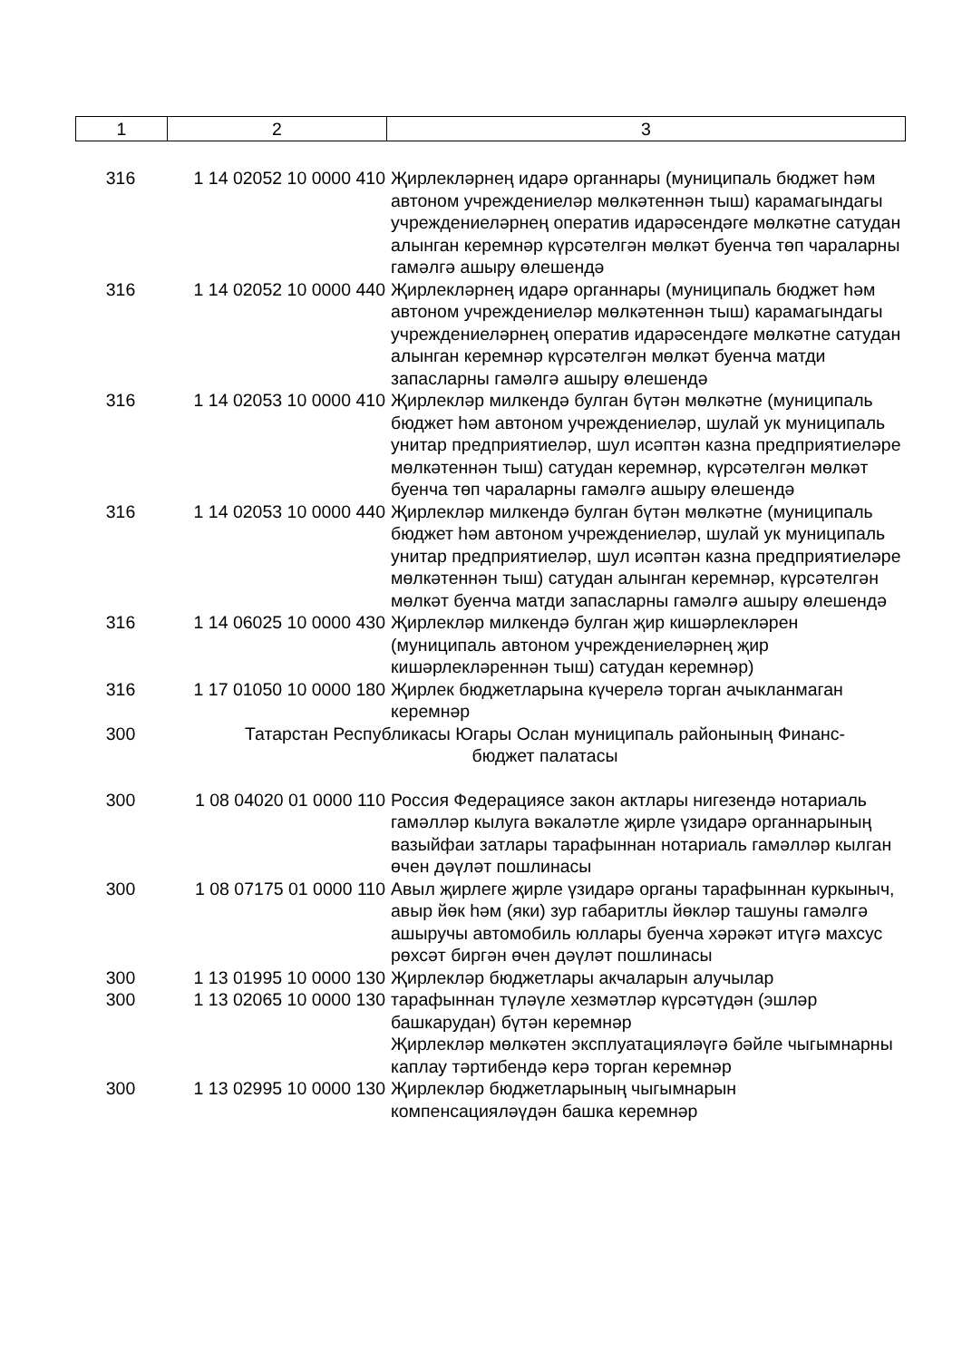| 1 | 2 | 3 |
| 316 | 1 14 02052 10 0000 410 | Җирлекләрнең идарә органнары (муниципаль бюджет һәм автоном учреждениеләр мөлкәтеннән тыш) карамагындагы учреждениеләрнең оператив идарәсендәге мөлкәтне сатудан алынган керемнәр күрсәтелгән мөлкәт буенча төп чараларны гамәлгә ашыру өлешендә |
| 316 | 1 14 02052 10 0000 440 | Җирлекләрнең идарә органнары (муниципаль бюджет һәм автоном учреждениеләр мөлкәтеннән тыш) карамагындагы учреждениеләрнең оператив идарәсендәге мөлкәтне сатудан алынган керемнәр күрсәтелгән мөлкәт буенча матди запасларны гамәлгә ашыру өлешендә |
| 316 | 1 14 02053 10 0000 410 | Җирлекләр милкендә булган бүтән мөлкәтне (муниципаль бюджет һәм автоном учреждениеләр, шулай ук муниципаль унитар предприятиеләр, шул исәптән казна предприятиеләре мөлкәтеннән тыш) сатудан керемнәр, күрсәтелгән мөлкәт буенча төп чараларны гамәлгә ашыру өлешендә |
| 316 | 1 14 02053 10 0000 440 | Җирлекләр милкендә булган бүтән мөлкәтне (муниципаль бюджет һәм автоном учреждениеләр, шулай ук муниципаль унитар предприятиеләр, шул исәптән казна предприятиеләре мөлкәтеннән тыш) сатудан алынган керемнәр, күрсәтелгән мөлкәт буенча матди запасларны гамәлгә ашыру өлешендә |
| 316 | 1 14 06025 10 0000 430 | Җирлекләр милкендә булган җир кишәрлекләрен (муниципаль автоном учреждениеләрнең җир кишәрлекләреннән тыш) сатудан керемнәр) |
| 316 | 1 17 01050 10 0000 180 | Җирлек бюджетларына күчерелә торган ачыкланмаган керемнәр |
| 300 | Татарстан Республикасы Югары Ослан муниципаль районының Финанс-бюджет палатасы | |
| 300 | 1 08 04020 01 0000 110 | Россия Федерациясе закон актлары нигезендә нотариаль гамәлләр кылуга вәкаләтле җирле үзидарә органнарының вазыйфаи затлары тарафыннан нотариаль гамәлләр кылган өчен дәүләт пошлинасы |
| 300 | 1 08 07175 01 0000 110 | Авыл җирлеге җирле үзидарә органы тарафыннан куркыныч, авыр йөк һәм (яки) зур габаритлы йөкләр ташуны гамәлгә ашыручы автомобиль юллары буенча хәрәкәт итүгә махсус рөхсәт биргән өчен дәүләт пошлинасы |
| 300 | 1 13 01995 10 0000 130 | Җирлекләр бюджетлары акчаларын алучылар |
| 300 | 1 13 02065 10 0000 130 | тарафыннан түләүле хезмәтләр күрсәтүдән (эшләр башкарудан) бүтән керемнәр Җирлекләр мөлкәтен эксплуатацияләүгә бәйле чыгымнарны каплау тәртибендә керә торган керемнәр |
| 300 | 1 13 02995 10 0000 130 | Җирлекләр бюджетларының чыгымнарын компенсацияләүдән башка керемнәр |